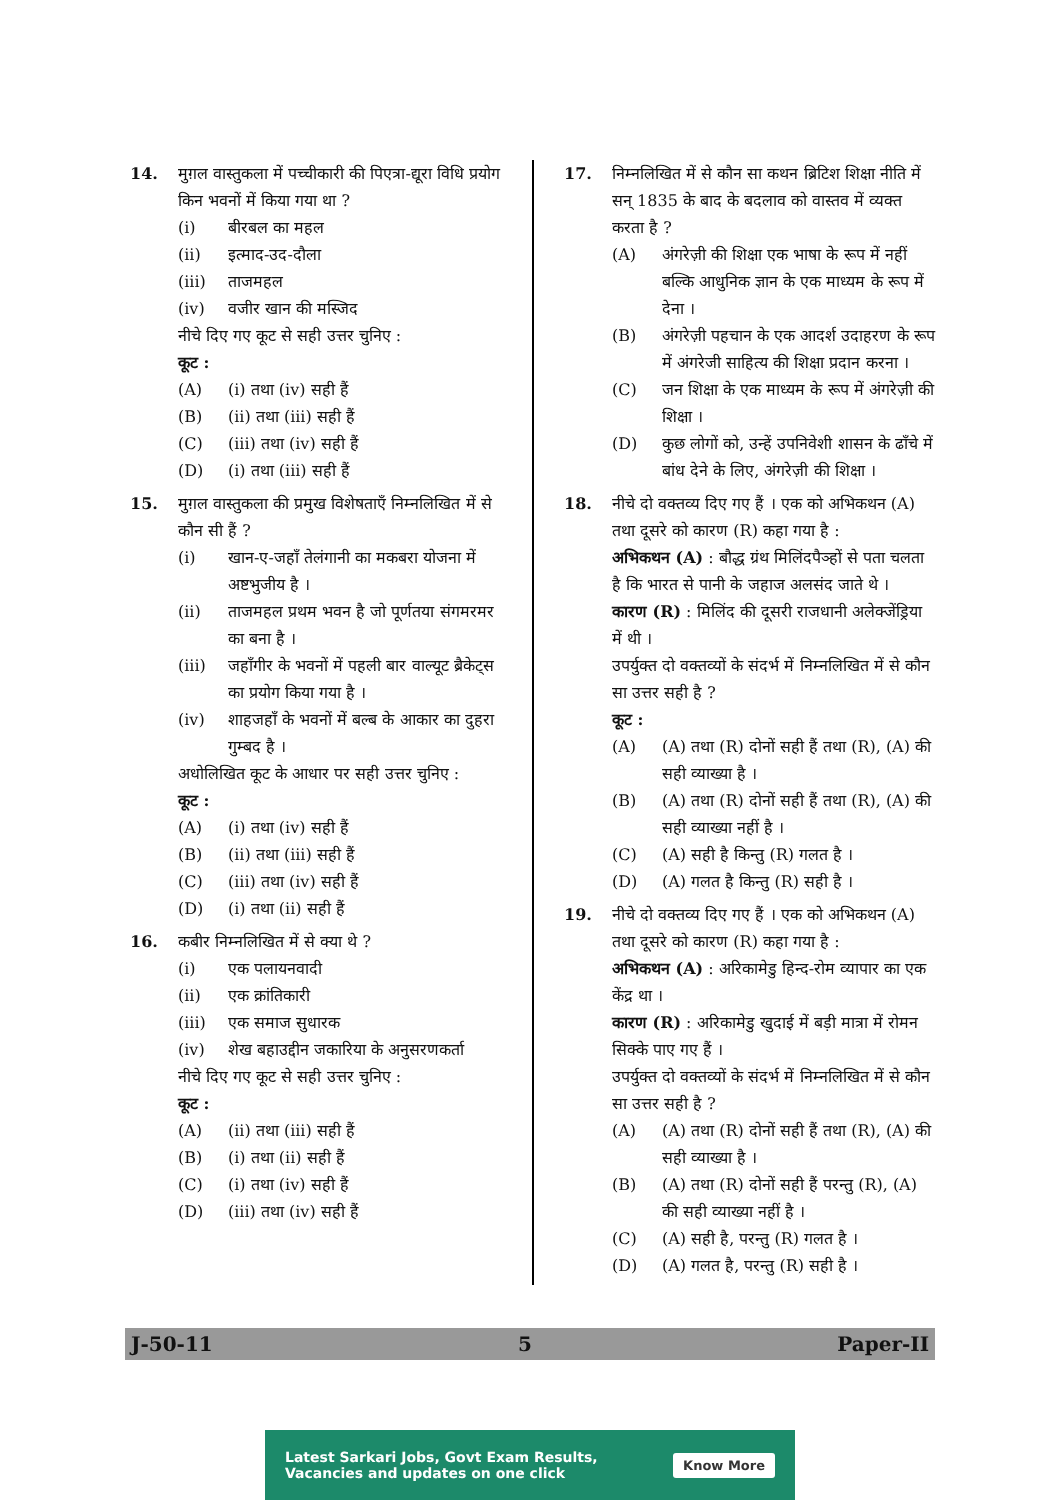14. मुग़ल वास्तुकला में पच्चीकारी की पिएत्रा-द्यूरा विधि प्रयोग किन भवनों में किया गया था ?
(i) बीरबल का महल
(ii) इत्माद-उद-दौला
(iii) ताजमहल
(iv) वजीर खान की मस्जिद
नीचे दिए गए कूट से सही उत्तर चुनिए :
कूट :
(A) (i) तथा (iv) सही हैं
(B) (ii) तथा (iii) सही हैं
(C) (iii) तथा (iv) सही हैं
(D) (i) तथा (iii) सही हैं
15. मुग़ल वास्तुकला की प्रमुख विशेषताएँ निम्नलिखित में से कौन सी हैं ?
(i) खान-ए-जहाँ तेलंगानी का मकबरा योजना में अष्टभुजीय है ।
(ii) ताजमहल प्रथम भवन है जो पूर्णतया संगमरमर का बना है ।
(iii) जहाँगीर के भवनों में पहली बार वाल्यूट ब्रैकेट्स का प्रयोग किया गया है ।
(iv) शाहजहाँ के भवनों में बल्ब के आकार का दुहरा गुम्बद है ।
अधोलिखित कूट के आधार पर सही उत्तर चुनिए :
कूट :
(A) (i) तथा (iv) सही हैं
(B) (ii) तथा (iii) सही हैं
(C) (iii) तथा (iv) सही हैं
(D) (i) तथा (ii) सही हैं
16. कबीर निम्नलिखित में से क्या थे ?
(i) एक पलायनवादी
(ii) एक क्रांतिकारी
(iii) एक समाज सुधारक
(iv) शेख बहाउद्दीन जकारिया के अनुसरणकर्ता
नीचे दिए गए कूट से सही उत्तर चुनिए :
कूट :
(A) (ii) तथा (iii) सही हैं
(B) (i) तथा (ii) सही हैं
(C) (i) तथा (iv) सही हैं
(D) (iii) तथा (iv) सही हैं
17. निम्नलिखित में से कौन सा कथन ब्रिटिश शिक्षा नीति में सन् 1835 के बाद के बदलाव को वास्तव में व्यक्त करता है ?
(A) अंगरेज़ी की शिक्षा एक भाषा के रूप में नहीं बल्कि आधुनिक ज्ञान के एक माध्यम के रूप में देना ।
(B) अंगरेज़ी पहचान के एक आदर्श उदाहरण के रूप में अंगरेजी साहित्य की शिक्षा प्रदान करना ।
(C) जन शिक्षा के एक माध्यम के रूप में अंगरेज़ी की शिक्षा ।
(D) कुछ लोगों को, उन्हें उपनिवेशी शासन के ढाँचे में बांध देने के लिए, अंगरेज़ी की शिक्षा ।
18. नीचे दो वक्तव्य दिए गए हैं । एक को अभिकथन (A) तथा दूसरे को कारण (R) कहा गया है :
अभिकथन (A) : बौद्ध ग्रंथ मिलिंदपैञ्हों से पता चलता है कि भारत से पानी के जहाज अलसंद जाते थे ।
कारण (R) : मिलिंद की दूसरी राजधानी अलेक्जेंड्रिया में थी ।
उपर्युक्त दो वक्तव्यों के संदर्भ में निम्नलिखित में से कौन सा उत्तर सही है ?
कूट :
(A) (A) तथा (R) दोनों सही हैं तथा (R), (A) की सही व्याख्या है ।
(B) (A) तथा (R) दोनों सही हैं तथा (R), (A) की सही व्याख्या नहीं है ।
(C) (A) सही है किन्तु (R) गलत है ।
(D) (A) गलत है किन्तु (R) सही है ।
19. नीचे दो वक्तव्य दिए गए हैं । एक को अभिकथन (A) तथा दूसरे को कारण (R) कहा गया है :
अभिकथन (A) : अरिकामेडु हिन्द-रोम व्यापार का एक केंद्र था ।
कारण (R) : अरिकामेडु खुदाई में बड़ी मात्रा में रोमन सिक्के पाए गए हैं ।
उपर्युक्त दो वक्तव्यों के संदर्भ में निम्नलिखित में से कौन सा उत्तर सही है ?
(A) (A) तथा (R) दोनों सही हैं तथा (R), (A) की सही व्याख्या है ।
(B) (A) तथा (R) दोनों सही हैं परन्तु (R), (A) की सही व्याख्या नहीं है ।
(C) (A) सही है, परन्तु (R) गलत है ।
(D) (A) गलत है, परन्तु (R) सही है ।
J-50-11 5 Paper-II
Latest Sarkari Jobs, Govt Exam Results,
Vacancies and updates on one click Know More